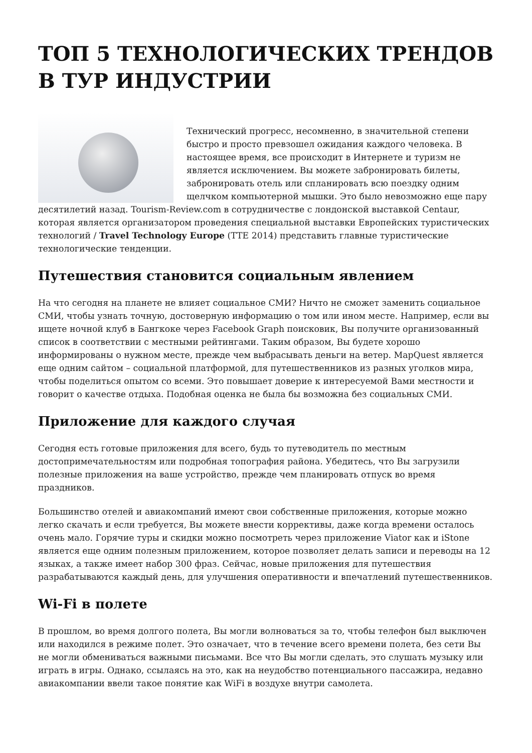ТОП 5 ТЕХНОЛОГИЧЕСКИХ ТРЕНДОВ В ТУР ИНДУСТРИИ
Технический прогресс, несомненно, в значительной степени быстро и просто превзошел ожидания каждого человека. В настоящее время, все происходит в Интернете и туризм не является исключением. Вы можете забронировать билеты, забронировать отель или спланировать всю поездку одним щелчком компьютерной мышки. Это было невозможно еще пару десятилетий назад. Tourism-Review.com в сотрудничестве с лондонской выставкой Centaur, которая является организатором проведения специальной выставки Европейских туристических технологий / Travel Technology Europe (TTE 2014) представить главные туристические технологические тенденции.
Путешествия становится социальным явлением
На что сегодня на планете не влияет социальное СМИ? Ничто не сможет заменить социальное СМИ, чтобы узнать точную, достоверную информацию о том или ином месте. Например, если вы ищете ночной клуб в Бангкоке через Facebook Graph поисковик, Вы получите организованный список в соответствии с местными рейтингами. Таким образом, Вы будете хорошо информированы о нужном месте, прежде чем выбрасывать деньги на ветер. MapQuest является еще одним сайтом – социальной платформой, для путешественников из разных уголков мира, чтобы поделиться опытом со всеми. Это повышает доверие к интересуемой Вами местности и говорит о качестве отдыха. Подобная оценка не была бы возможна без социальных СМИ.
Приложение для каждого случая
Сегодня есть готовые приложения для всего, будь то путеводитель по местным достопримечательностям или подробная топография района. Убедитесь, что Вы загрузили полезные приложения на ваше устройство, прежде чем планировать отпуск во время праздников.
Большинство отелей и авиакомпаний имеют свои собственные приложения, которые можно легко скачать и если требуется, Вы можете внести коррективы, даже когда времени осталось очень мало. Горячие туры и скидки можно посмотреть через приложение Viator как и iStone является еще одним полезным приложением, которое позволяет делать записи и переводы на 12 языках, а также имеет набор 300 фраз. Сейчас, новые приложения для путешествия разрабатываются каждый день, для улучшения оперативности и впечатлений путешественников.
Wi-Fi в полете
В прошлом, во время долгого полета, Вы могли волноваться за то, чтобы телефон был выключен или находился в режиме полет. Это означает, что в течение всего времени полета, без сети Вы не могли обмениваться важными письмами. Все что Вы могли сделать, это слушать музыку или играть в игры. Однако, ссылаясь на это, как на неудобство потенциального пассажира, недавно авиакомпании ввели такое понятие как WiFi в воздухе внутри самолета.